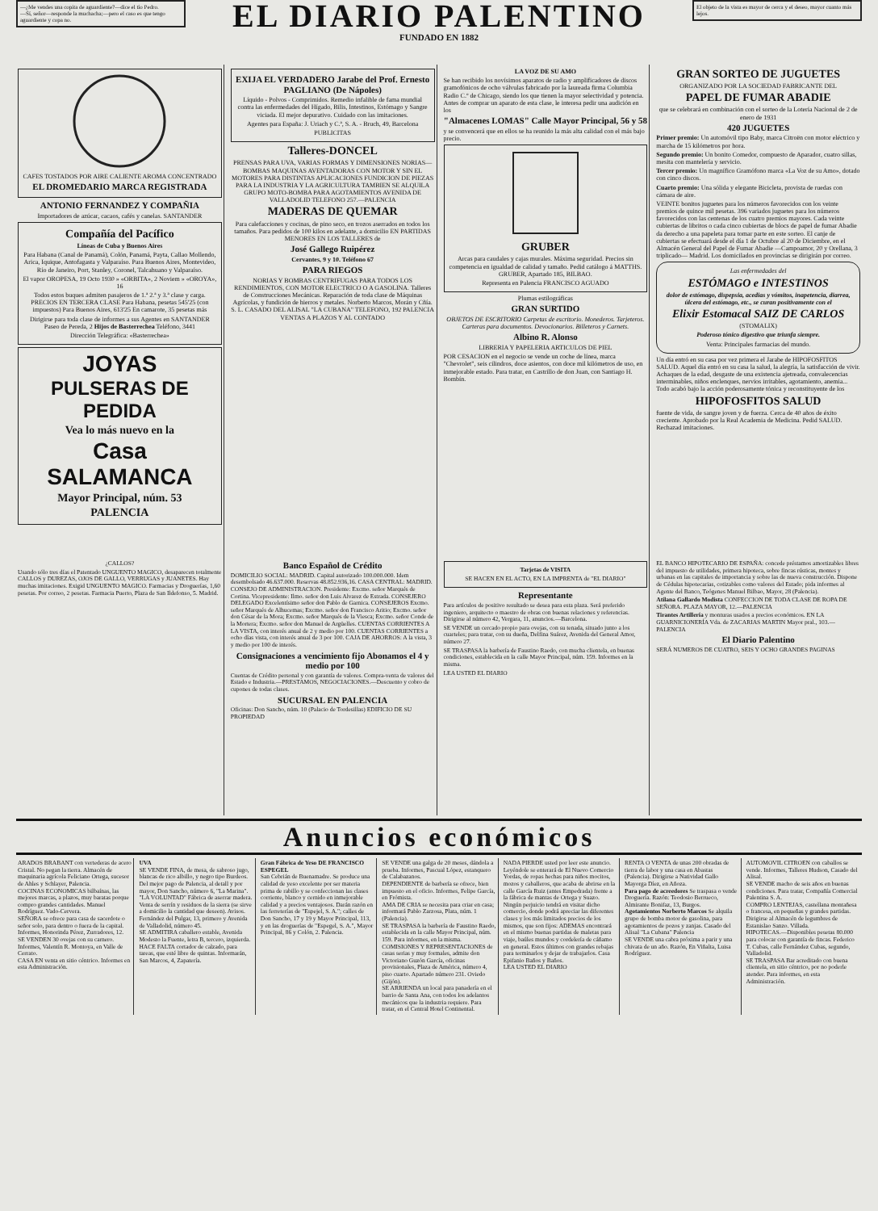—¿Me vendes una copita de aguardiente?—dice el tío Pedro.
—Sí, señor—responde la muchacha;—pero el caso es que tengo aguardiente y copa no.
EL DIARIO PALENTINO
FUNDADO EN 1882
El objeto de la vista es mayor de cerca y el deseo, mayor cuanto más lejos.
CAFES TOSTADOS POR AIRE CALIENTE AROMA CONCENTRADO
EL DROMEDARIO MARCA REGISTRADA
ANTONIO FERNANDEZ Y COMPAÑIA
Importadores de azúcar, cacaos, cafés y canelas. SANTANDER
Compañía del Pacífico
Líneas de Cuba y Buenos Aires
Para Habana (Canal de Panamá), Colón, Panamá, Payta, Callao Mollendo, Arica, Iquique, Antofagasta y Valparaíso. Para Buenos Aires, Montevideo, Río de Janeiro, Port, Stanley, Coronel, Talcahuano y Valparaíso.
El vapor OROPESA, 19 Octo 1930 » «ORBITA», 2 Noviem » «OROYA», 16
Todos estos buques admiten pasajeros de 1.ª 2.ª y 3.ª clase y carga. PRECIOS EN TERCERA CLASE Para Habana, pesetas 545'25 (con impuestos) Para Buenos Aires, 613'25 En camarote, 35 pesetas más
Dirigirse para toda clase de informes a sus Agentes en SANTANDER Paseo de Pereda, 2 Hijos de Basterrechea Teléfono, 3441
Dirección Telegráfica: «Basterrechea»
JOYAS
PULSERAS DE PEDIDA
Vea lo más nuevo en la
Casa SALAMANCA
Mayor Principal, núm. 53
PALENCIA
EXIJA EL VERDADERO Jarabe del Prof. Ernesto PAGLIANO (De Nápoles)
Líquido - Polvos - Comprimidos. Remedio infalible de fama mundial contra las enfermedades del Hígado, Bilis, Intestinos, Estómago y Sangre viciada. El mejor depurativo. Cuidado con las imitaciones.
Agentes para España: J. Uriach y C.ª, S. A. - Bruch, 49, Barcelona
PUBLICITAS
Talleres-DONCEL
PRENSAS PARA UVA, VARIAS FORMAS Y DIMENSIONES NORIAS—BOMBAS MAQUINAS AVENTADORAS CON MOTOR Y SIN EL MOTORES PARA DISTINTAS APLICACIONES FUNDICION DE PIEZAS PARA LA INDUSTRIA Y LA AGRICULTURA TAMBIEN SE ALQUILA GRUPO MOTO-BOMBA PARA AGOTAMIENTOS AVENIDA DE VALLADOLID TELEFONO 257.—PALENCIA
MADERAS DE QUEMAR
Para calefacciones y cocinas, de pino seco, en trozos aserrados en todos los tamaños. Para pedidos de 100 kilos en adelante, a domicilio EN PARTIDAS MENORES EN LOS TALLERES de
José Gallego Ruipérez
Cervantes, 9 y 10. Teléfono 67
PARA RIEGOS
NORIAS Y BOMBAS CENTRIFUGAS PARA TODOS LOS RENDIMIENTOS, CON MOTOR ELECTRICO O A GASOLINA. Talleres de Construcciones Mecánicas. Reparación de toda clase de Máquinas Agrícolas, y fundición de hierros y metales. Norberto Marcos, Morán y Cñía. S. L. CASADO DEL ALISAL "LA CUBANA" TELEFONO, 192 PALENCIA VENTAS A PLAZOS Y AL CONTADO
LA VOZ DE SU AMO
Se han recibido los novísimos aparatos de radio y amplificadores de discos gramofónicos de ocho válvulas fabricado por la laureada firma Columbia Radio C.º de Chicago, siendo los que tienen la mayor selectividad y potencia. Antes de comprar un aparato de esta clase, le interesa pedir una audición en los
"Almacenes LOMAS" Calle Mayor Principal, 56 y 58
y se convencerá que en ellos se ha reunido la más alta calidad con el más bajo precio.
GRUBER
Arcas para caudales y cajas murales. Máxima seguridad. Precios sin competencia en igualdad de calidad y tamaño. Pedid catálogo á MATTHS. GRUBER, Apartado 185, BILBAO.
Representa en Palencia FRANCISCO AGUADO
Plumas estilográficas
GRAN SURTIDO
OBJETOS DE ESCRITORIO Carpetas de escritorio. Monederos. Tarjeteros. Carteras para documentos. Devocionarios. Billeteros y Carnets.
Albino R. Alonso
LIBRERIA Y PAPELERIA ARTICULOS DE PIEL
POR CESACION en el negocio se vende un coche de línea, marca "Chevrolet", seis cilindros, doce asientos, con doce mil kilómetros de uso, en inmejorable estado. Para tratar, en Castrillo de don Juan, con Santiago H. Bombín.
GRAN SORTEO DE JUGUETES
ORGANIZADO POR LA SOCIEDAD FABRICANTE DEL
PAPEL DE FUMAR ABADIE
que se celebrará en combinación con el sorteo de la Lotería Nacional de 2 de enero de 1931
420 JUGUETES
Primer premio: Un automóvil tipo Baby, marca Citroën con motor eléctrico y marcha de 15 kilómetros por hora.
Segundo premio: Un bonito Comedor, compuesto de Aparador, cuatro sillas, mesita con mantelería y servicio.
Tercer premio: Un magnífico Gramófono marca «La Voz de su Amo», dotado con cinco discos.
Cuarto premio: Una sólida y elegante Bicicleta, provista de ruedas con cámara de aire.
VEINTE bonitos juguetes para los números favorecidos con los veinte premios de quince mil pesetas. 396 variados juguetes para los números favorecidos con las centenas de los cuatro premios mayores. Cada veinte cubiertas de libritos o cada cinco cubiertas de blocs de papel de fumar Abadie da derecho a una papeleta para tomar parte en este sorteo. El canje de cubiertas se efectuará desde el día 1 de Octubre al 20 de Diciembre, en el Almacén General del Papel de Fumar Abadie —Campoamor, 20 y Orellana, 3 triplicado— Madrid. Los domicilados en provincias se dirigirán por correo.
Las enfermedades del
ESTÓMAGO e INTESTINOS
dolor de estómago, dispepsia, acedias y vómitos, inapetencia, diarrea, úlcera del estómago, etc., se curan positivamente con el
Elixir Estomacal SAIZ DE CARLOS
(STOMALIX)
Poderoso tónico digestivo que triunfa siempre.
Venta: Principales farmacias del mundo.
Un día entró en su casa por vez primera el Jarabe de HIPOFOSFITOS SALUD. Aquel día entró en su casa la salud, la alegría, la satisfacción de vivir. Achaques de la edad, desgaste de una existencia ajetreada, convalecencias interminables, niños enclenques, nervios irritables, agotamiento, anemia... Todo acabó bajo la acción poderosamente tónica y reconstituyente de los
HIPOFOSFITOS SALUD
fuente de vida, de sangre joven y de fuerza. Cerca de 40 años de éxito creciente. Aprobado por la Real Academia de Medicina. Pedid SALUD. Rechazad imitaciones.
¿CALLOS?
Usando sólo tres días el Patentado UNGUENTO MAGICO, desaparecen totalmente CALLOS y DUREZAS, OJOS DE GALLO, VERRUGAS y JUANETES. Hay muchas imitaciones. Exigid UNGUENTO MAGICO. Farmacias y Droguerías, 1,60 pesetas. Por correo, 2 pesetas. Farmacia Puerto, Plaza de San Ildefonso, 5. Madrid.
Banco Español de Crédito
DOMICILIO SOCIAL: MADRID. Capital autorizado 100.000.000. Idem desembolsado 46.637.000. Reservas 48.852.936,16. CASA CENTRAL: MADRID. CONSEJO DE ADMINISTRACION. Presidente: Excmo. señor Marqués de Cortina. Vicepresidente: Ilmo. señor don Luis Alvarez de Estrada. CONSEJERO DELEGADO Excelentísimo señor don Pablo de Garnica. CONSEJEROS Excmo. señor Marqués de Alhucemas; Excmo. señor don Francisco Aritio; Excmo. señor don César de la Mora; Excmo. señor Marqués de la Viesca; Excmo. señor Conde de la Mortera; Excmo. señor don Manuel de Argüelles. CUENTAS CORRIENTES A LA VISTA, con interés anual de 2 y medio por 100. CUENTAS CORRIENTES a ocho días vista, con interés anual de 3 por 100. CAJA DE AHORROS: A la vista, 3 y medio por 100 de interés.
Consignaciones a vencimiento fijo Abonamos el 4 y medio por 100
Cuentas de Crédito personal y con garantía de valores. Compra-venta de valores del Estado e Industria.—PRESTAMOS, NEGOCIACIONES.—Descuento y cobro de cupones de todas clases.
SUCURSAL EN PALENCIA
Oficinas: Don Sancho, núm. 10 (Palacio de Tordesillas) EDIFICIO DE SU PROPIEDAD
Tarjetas de VISITA
SE HACEN EN EL ACTO, EN LA IMPRENTA de "EL DIARIO"
Representante
Para artículos de positivo resultado se desea para esta plaza. Será preferido ingeniero, arquitecto o maestro de obras con buenas relaciones y referencias. Dirigirse al número 42, Vergara, 11, anuncios.—Barcelona.
SE VENDE un cercado propio para ovejas, con su tenada, situado junto a los cuarteles; para tratar, con su dueña, Delfina Suárez, Avenida del General Amor, número 27.
SE TRASPASA la barbería de Faustino Raedo, con mucha clientela, en buenas condiciones, establecida en la calle Mayor Principal, núm. 159. Informes en la misma.
LEA USTED EL DIARIO
EL BANCO HIPOTECARIO DE ESPAÑA: concede préstamos amortizables libres del impuesto de utilidades, primera hipoteca, sobre fincas rústicas, montes y urbanas en las capitales de importancia y sobre las de nueva construcción. Dispone de Cédulas hipotecarias, cotizables como valores del Estado; pida informes al Agente del Banco, Teógenes Manuel Bilbao, Mayor, 28 (Palencia).
Atilana Gallardo Modista CONFECCION DE TODA CLASE DE ROPA DE SEÑORA. PLAZA MAYOR, 12.—PALENCIA
Tirantes Artillería y monturas usados a precios económicos. EN LA GUARNICIONERÍA Vda. de ZACARIAS MARTIN Mayor pral., 103.—PALENCIA
El Diario Palentino
SERÁ NUMEROS DE CUATRO, SEIS Y OCHO GRANDES PAGINAS
Anuncios económicos
ARADOS BRABANT con vertederas de acero Cristal. No pegan la tierra. Almacén de maquinaria agrícola Feliciano Ortega, sucesor de Ahles y Schlayer, Palencia.
COCINAS ECONOMICAS bilbaínas, las mejores marcas, a plazos, muy baratas porque compro grandes cantidades. Manuel Rodríguez. Vado-Cervera.
SEÑORA se ofrece para casa de sacerdote o señor solo, para dentro o fuera de la capital. Informes, Honorinda Pérez, Zurradores, 12.
SE VENDEN 30 ovejas con su carnero. Informes, Valentín R. Montoya, en Valle de Cerrato.
CASA EN venta en sitio céntrico. Informes en esta Administración.
UVA
SE VENDE FINA, de mesa, de sabroso jugo, blancas de rico albillo, y negro tipo Burdeos. Del mejor pago de Palencia, al detall y por mayor, Don Sancho, número 6, "La Marina".
"LA VOLUNTAD" Fábrica de aserrar madera. Venta de serrín y residuos de la sierra (se sirve a domicilio la cantidad que deseen). Avisos. Fernández del Pulgar, 13, primero y Avenida de Valladolid, número 45.
SE ADMITIRA caballero estable, Avenida Modesto la Fuente, letra B, tercero, izquierda.
HACE FALTA cortador de calzado, para tareas, que esté libre de quintas. Informarán, San Marcos, 4, Zapatería.
Gran Fábrica de Yeso DE FRANCISCO ESPEGEL
San Cebrián de Buenamadre. Se produce una calidad de yeso excelente por ser materia prima de rabillo y se confeccionan las clases corriente, blanco y cernido en inmejorable calidad y a precios ventajosos. Darán razón en las ferreterías de "Espejel, S. A."; calles de Don Sancho, 17 y 19 y Mayor Principal, 113, y en las droguerías de "Espegel, S. A.", Mayor Principal, 86 y Colón, 2. Palencia.
SE VENDE una galga de 20 meses, dándola a prueba. Informes, Pascual López, estanquero de Calabazanos.
DEPENDIENTE de barbería se ofrece, bien impuesto en el oficio. Informes, Felipe García, en Frómista.
AMA DE CRIA se necesita para criar en casa; informará Pablo Zarzosa, Plata, núm. 1 (Palencia).
SE TRASPASA la barbería de Faustino Raedo, establecida en la calle Mayor Principal, núm. 159. Para informes, en la misma.
COMISIONES Y REPRESENTACIONES de casas serias y muy formales, admite don Victoriano Guzón García, oficinas provisionales, Plaza de América, número 4, piso cuarto. Apartado número 231. Oviedo (Gijón).
SE ARRIENDA un local para panadería en el barrio de Santa Ana, con todos los adelantos mecánicos que la industria requiere. Para tratar, en el Central Hotel Continental.
NADA PIERDE usted por leer este anuncio. Leyéndole se enterará de El Nuevo Comercio Yordas, de ropas hechas para niños mocitos, mozos y caballeros, que acaba de abrirse en la calle García Ruiz (antes Empedrada) frente a la fábrica de mantas de Ortega y Suazo. Ningún perjuicio tendrá en visitar dicho comercio, donde podrá apreciar las diferentes clases y los más limitados precios de los mismos, que son fijos: ADEMAS encontrará en el mismo buenas partidas de maletas para viaje, baúles mundos y cordelería de cáñamo en general. Estos últimos con grandes rebajas para terminarlos y dejar de trabajarlos. Casa Epifanio Baños y Baños.
LEA USTED EL DIARIO
RENTA O VENTA de unas 200 obradas de tierra de labor y una casa en Abastas (Palencia). Dirigirse a Natividad Gallo Mayorga Díez, en Añoza.
Para pago de acreedores Se traspasa o vende Droguería. Razón: Teodosio Berrueco, Almirante Bonifaz, 13, Burgos.
Agotamientos Norberto Marcos Se alquila grupo de bomba motor de gasolina, para agotamientos de pozos y zanjas. Casado del Alisal "La Cubana" Palencia
SE VENDE una cabra próxima a parir y una chivata de un año. Razón, En Viñalta, Luisa Rodríguez.
AUTOMOVIL CITROEN con caballos se vende. Informes, Talleres Hudson, Casado del Alisal.
SE VENDE macho de seis años en buenas condiciones. Para tratar, Compañía Comercial Palentina S. A.
COMPRO LENTEJAS, castellana montañesa o francesa, en pequeñas y grandes partidas. Dirigirse al Almacén de legumbres de Estanislao Sanzo. Villada.
HIPOTECAS.—Disponibles pesetas 80.000 para colocar con garantía de fincas. Federico T. Cubas, calle Fernández Cubas, segundo, Valladolid.
SE TRASPASA Bar acreditado con buena clientela, en sitio céntrico, por no poderle atender. Para informes, en esta Administración.